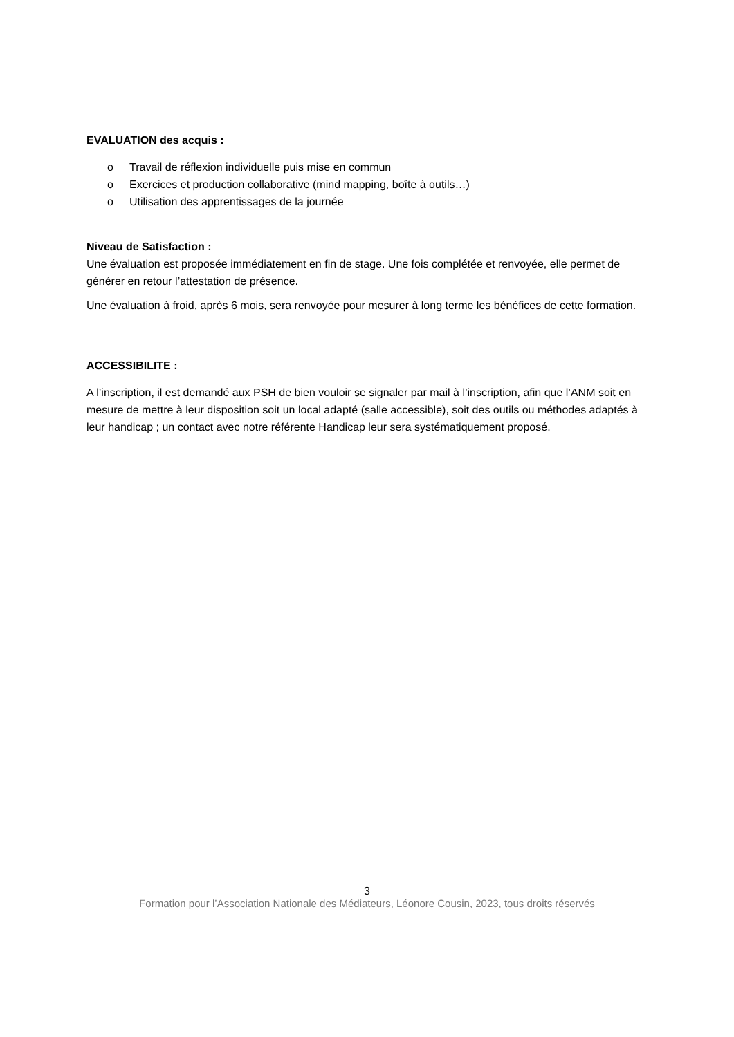EVALUATION des acquis :
o Travail de réflexion individuelle puis mise en commun
o Exercices et production collaborative (mind mapping, boîte à outils…)
o Utilisation des apprentissages de la journée
Niveau de Satisfaction :
Une évaluation est proposée immédiatement en fin de stage. Une fois complétée et renvoyée, elle permet de générer en retour l’attestation de présence.
Une évaluation à froid, après 6 mois, sera renvoyée pour mesurer à long terme les bénéfices de cette formation.
ACCESSIBILITE :
A l’inscription, il est demandé aux PSH de bien vouloir se signaler par mail à l’inscription, afin que l’ANM soit en mesure de mettre à leur disposition soit un local adapté (salle accessible), soit des outils ou méthodes adaptés à leur handicap ; un contact avec notre référente Handicap leur sera systématiquement proposé.
3
Formation pour l’Association Nationale des Médiateurs, Léonore Cousin, 2023, tous droits réservés